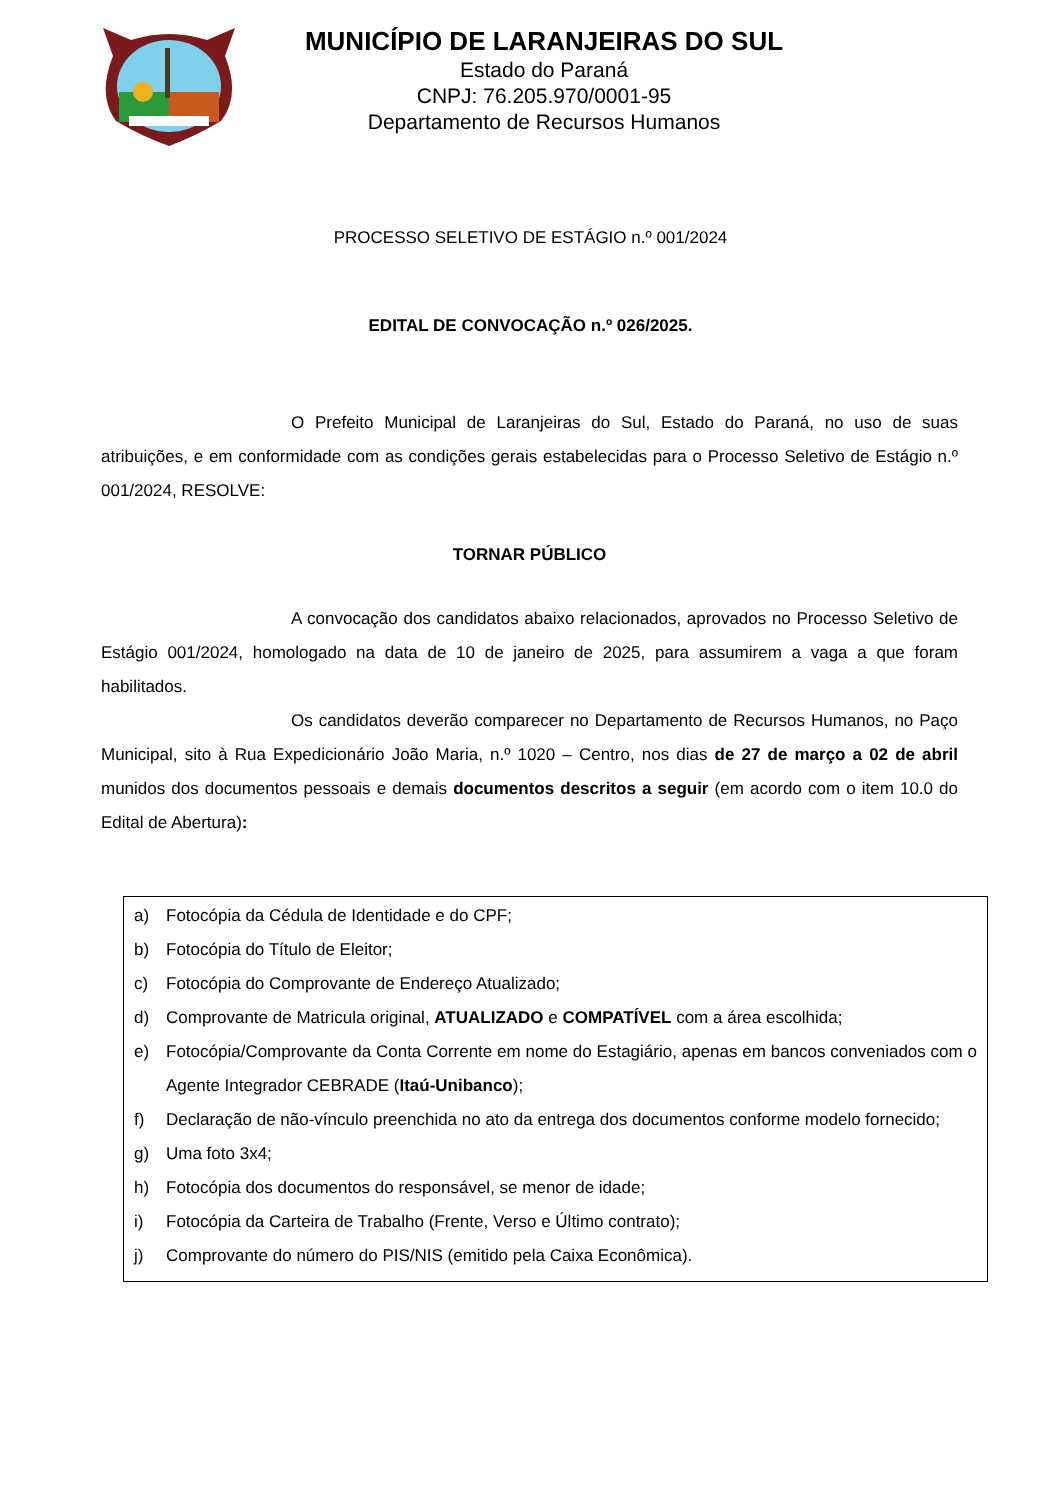MUNICÍPIO DE LARANJEIRAS DO SUL
Estado do Paraná
CNPJ: 76.205.970/0001-95
Departamento de Recursos Humanos
PROCESSO SELETIVO DE ESTÁGIO n.º 001/2024
EDITAL DE CONVOCAÇÃO n.º 026/2025.
O Prefeito Municipal de Laranjeiras do Sul, Estado do Paraná, no uso de suas atribuições, e em conformidade com as condições gerais estabelecidas para o Processo Seletivo de Estágio n.º 001/2024, RESOLVE:
TORNAR PÚBLICO
A convocação dos candidatos abaixo relacionados, aprovados no Processo Seletivo de Estágio 001/2024, homologado na data de 10 de janeiro de 2025, para assumirem a vaga a que foram habilitados.
Os candidatos deverão comparecer no Departamento de Recursos Humanos, no Paço Municipal, sito à Rua Expedicionário João Maria, n.º 1020 – Centro, nos dias de 27 de março a 02 de abril munidos dos documentos pessoais e demais documentos descritos a seguir (em acordo com o item 10.0 do Edital de Abertura):
a) Fotocópia da Cédula de Identidade e do CPF;
b) Fotocópia do Título de Eleitor;
c) Fotocópia do Comprovante de Endereço Atualizado;
d) Comprovante de Matricula original, ATUALIZADO e COMPATÍVEL com a área escolhida;
e) Fotocópia/Comprovante da Conta Corrente em nome do Estagiário, apenas em bancos conveniados com o Agente Integrador CEBRADE (Itaú-Unibanco);
f) Declaração de não-vínculo preenchida no ato da entrega dos documentos conforme modelo fornecido;
g) Uma foto 3x4;
h) Fotocópia dos documentos do responsável, se menor de idade;
i) Fotocópia da Carteira de Trabalho (Frente, Verso e Último contrato);
j) Comprovante do número do PIS/NIS (emitido pela Caixa Econômica).